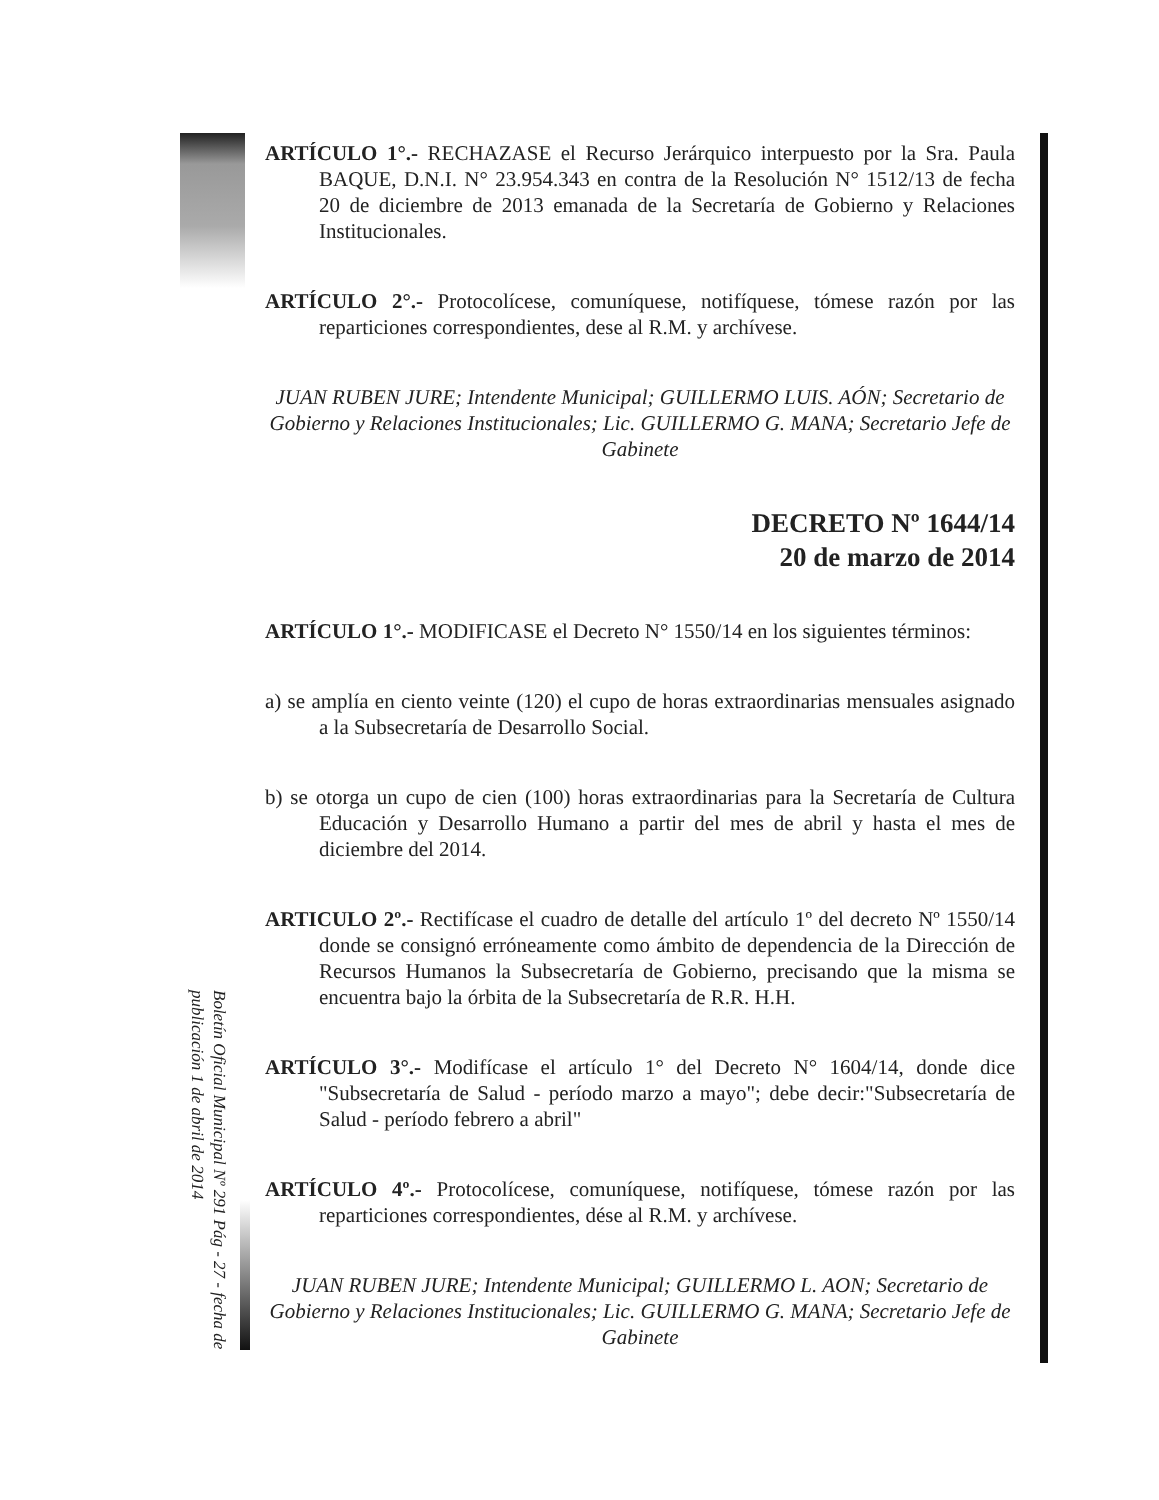Boletín Oficial Municipal Nº 291 Pág - 27 - fecha de publicación 1 de abril de 2014
ARTÍCULO 1°.- RECHAZASE el Recurso Jerárquico interpuesto por la Sra. Paula BAQUE, D.N.I. N° 23.954.343 en contra de la Resolución N° 1512/13 de fecha 20 de diciembre de 2013 emanada de la Secretaría de Gobierno y Relaciones Institucionales.
ARTÍCULO 2°.- Protocolícese, comuníquese, notifíquese, tómese razón por las reparticiones correspondientes, dese al R.M. y archívese.
JUAN RUBEN JURE; Intendente Municipal; GUILLERMO LUIS. AÓN; Secretario de Gobierno y Relaciones Institucionales; Lic. GUILLERMO G. MANA; Secretario Jefe de Gabinete
DECRETO Nº 1644/14
20 de marzo de 2014
ARTÍCULO 1°.- MODIFICASE el Decreto N° 1550/14 en los siguientes términos:
a) se amplía en ciento veinte (120) el cupo de horas extraordinarias mensuales asignado a la Subsecretaría de Desarrollo Social.
b) se otorga un cupo de cien (100) horas extraordinarias para la Secretaría de Cultura Educación y Desarrollo Humano a partir del mes de abril y hasta el mes de diciembre del 2014.
ARTICULO 2º.- Rectifícase el cuadro de detalle del artículo 1º del decreto Nº 1550/14 donde se consignó erróneamente como ámbito de dependencia de la Dirección de Recursos Humanos la Subsecretaría de Gobierno, precisando que la misma se encuentra bajo la órbita de la Subsecretaría de R.R. H.H.
ARTÍCULO 3°.- Modifícase el artículo 1° del Decreto N° 1604/14, donde dice "Subsecretaría de Salud - período marzo a mayo"; debe decir:"Subsecretaría de Salud - período febrero a abril"
ARTÍCULO 4º.- Protocolícese, comuníquese, notifíquese, tómese razón por las reparticiones correspondientes, dése al R.M. y archívese.
JUAN RUBEN JURE; Intendente Municipal; GUILLERMO L. AON; Secretario de Gobierno y Relaciones Institucionales; Lic. GUILLERMO G. MANA; Secretario Jefe de Gabinete